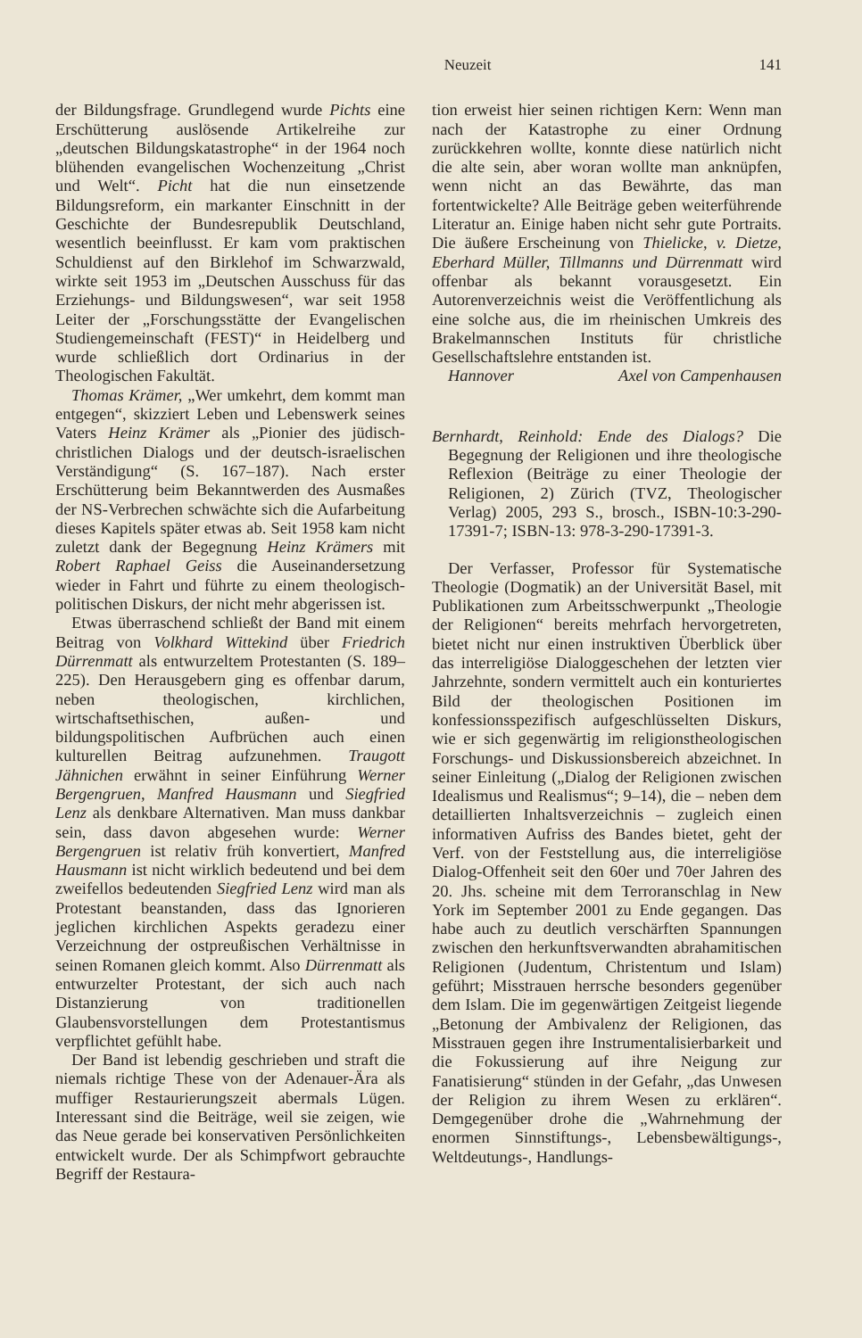Neuzeit 141
der Bildungsfrage. Grundlegend wurde Pichts eine Erschütterung auslösende Artikelreihe zur „deutschen Bildungskatastrophe“ in der 1964 noch blühenden evangelischen Wochenzeitung „Christ und Welt“. Picht hat die nun einsetzende Bildungsreform, ein markanter Einschnitt in der Geschichte der Bundesrepublik Deutschland, wesentlich beeinflusst. Er kam vom praktischen Schuldienst auf den Birklehof im Schwarzwald, wirkte seit 1953 im „Deutschen Ausschuss für das Erziehungs- und Bildungswesen“, war seit 1958 Leiter der „Forschungsstätte der Evangelischen Studiengemeinschaft (FEST)“ in Heidelberg und wurde schließlich dort Ordinarius in der Theologischen Fakultät.
Thomas Krämer, „Wer umkehrt, dem kommt man entgegen“, skizziert Leben und Lebenswerk seines Vaters Heinz Krämer als „Pionier des jüdisch-christlichen Dialogs und der deutsch-israelischen Verständigung“ (S. 167–187). Nach erster Erschütterung beim Bekanntwerden des Ausmaßes der NS-Verbrechen schwächte sich die Aufarbeitung dieses Kapitels später etwas ab. Seit 1958 kam nicht zuletzt dank der Begegnung Heinz Krämers mit Robert Raphael Geiss die Auseinandersetzung wieder in Fahrt und führte zu einem theologisch-politischen Diskurs, der nicht mehr abgerissen ist.
Etwas überraschend schließt der Band mit einem Beitrag von Volkhard Wittekind über Friedrich Dürrenmatt als entwurzeltem Protestanten (S. 189–225). Den Herausgebern ging es offenbar darum, neben theologischen, kirchlichen, wirtschaftsethischen, außen- und bildungspolitischen Aufbrüchen auch einen kulturellen Beitrag aufzunehmen. Traugott Jähnichen erwähnt in seiner Einführung Werner Bergengruen, Manfred Hausmann und Siegfried Lenz als denkbare Alternativen. Man muss dankbar sein, dass davon abgesehen wurde: Werner Bergengruen ist relativ früh konvertiert, Manfred Hausmann ist nicht wirklich bedeutend und bei dem zweifellos bedeutenden Siegfried Lenz wird man als Protestant beanstanden, dass das Ignorieren jeglichen kirchlichen Aspekts geradezu einer Verzeichnung der ostpreußischen Verhältnisse in seinen Romanen gleich kommt. Also Dürrenmatt als entwurzelter Protestant, der sich auch nach Distanzierung von traditionellen Glaubensvorstellungen dem Protestantismus verpflichtet gefühlt habe.
Der Band ist lebendig geschrieben und straft die niemals richtige These von der Adenauer-Ära als muffiger Restaurierungszeit abermals Lügen. Interessant sind die Beiträge, weil sie zeigen, wie das Neue gerade bei konservativen Persönlichkeiten entwickelt wurde. Der als Schimpfwort gebrauchte Begriff der Restaura-
tion erweist hier seinen richtigen Kern: Wenn man nach der Katastrophe zu einer Ordnung zurückkehren wollte, konnte diese natürlich nicht die alte sein, aber woran wollte man anknüpfen, wenn nicht an das Bewährte, das man fortentwickelte? Alle Beiträge geben weiterführende Literatur an. Einige haben nicht sehr gute Portraits. Die äußere Erscheinung von Thielicke, v. Dietze, Eberhard Müller, Tillmanns und Dürrenmatt wird offenbar als bekannt vorausgesetzt. Ein Autorenverzeichnis weist die Veröffentlichung als eine solche aus, die im rheinischen Umkreis des Brakelmannschen Instituts für christliche Gesellschaftslehre entstanden ist.
Hannover Axel von Campenhausen
Bernhardt, Reinhold: Ende des Dialogs? Die Begegnung der Religionen und ihre theologische Reflexion (Beiträge zu einer Theologie der Religionen, 2) Zürich (TVZ, Theologischer Verlag) 2005, 293 S., brosch., ISBN-10:3-290-17391-7; ISBN-13: 978-3-290-17391-3.
Der Verfasser, Professor für Systematische Theologie (Dogmatik) an der Universität Basel, mit Publikationen zum Arbeitsschwerpunkt „Theologie der Religionen“ bereits mehrfach hervorgetreten, bietet nicht nur einen instruktiven Überblick über das interreligiöse Dialoggeschehen der letzten vier Jahrzehnte, sondern vermittelt auch ein konturiertes Bild der theologischen Positionen im konfessionsspezifisch aufgeschlüsselten Diskurs, wie er sich gegenwärtig im religionstheologischen Forschungs- und Diskussionsbereich abzeichnet. In seiner Einleitung („Dialog der Religionen zwischen Idealismus und Realismus“; 9–14), die – neben dem detaillierten Inhaltsverzeichnis – zugleich einen informativen Aufriss des Bandes bietet, geht der Verf. von der Feststellung aus, die interreligiöse Dialog-Offenheit seit den 60er und 70er Jahren des 20. Jhs. scheine mit dem Terroranschlag in New York im September 2001 zu Ende gegangen. Das habe auch zu deutlich verschärften Spannungen zwischen den herkunftsverwandten abrahamitischen Religionen (Judentum, Christentum und Islam) geführt; Misstrauen herrsche besonders gegenüber dem Islam. Die im gegenwärtigen Zeitgeist liegende „Betonung der Ambivalenz der Religionen, das Misstrauen gegen ihre Instrumentalisierbarkeit und die Fokussierung auf ihre Neigung zur Fanatisierung“ stünden in der Gefahr, „das Unwesen der Religion zu ihrem Wesen zu erklären“. Demgegenüber drohe die „Wahrnehmung der enormen Sinnstiftungs-, Lebensbewältigungs-, Weltdeutungs-, Handlungs-